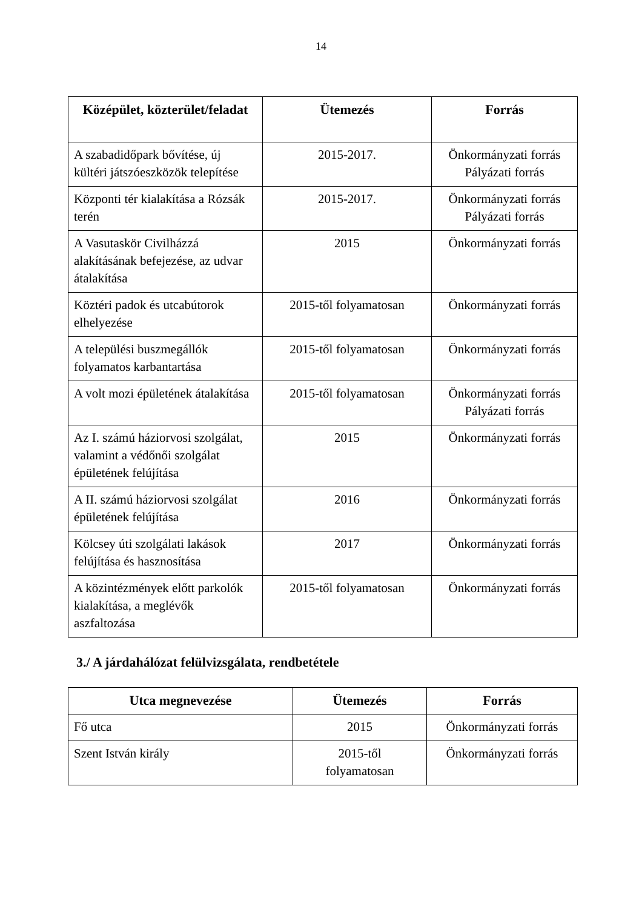14
| Középület, közterület/feladat | Ütemezés | Forrás |
| --- | --- | --- |
| A szabadidőpark bővítése, új kültéri játszóeszközök telepítése | 2015-2017. | Önkormányzati forrás Pályázati forrás |
| Központi tér kialakítása a Rózsák terén | 2015-2017. | Önkormányzati forrás Pályázati forrás |
| A Vasutaskör Civilházzá alakításának befejezése, az udvar átalakítása | 2015 | Önkormányzati forrás |
| Köztéri padok és utcabútorok elhelyezése | 2015-től folyamatosan | Önkormányzati forrás |
| A települési buszmegállók folyamatos karbantartása | 2015-től folyamatosan | Önkormányzati forrás |
| A volt mozi épületének átalakítása | 2015-től folyamatosan | Önkormányzati forrás Pályázati forrás |
| Az I. számú háziorvosi szolgálat, valamint a védőnői szolgálat épületének felújítása | 2015 | Önkormányzati forrás |
| A II. számú háziorvosi szolgálat épületének felújítása | 2016 | Önkormányzati forrás |
| Kölcsey úti szolgálati lakások felújítása és hasznosítása | 2017 | Önkormányzati forrás |
| A közintézmények előtt parkolók kialakítása, a meglévők aszfaltozása | 2015-től folyamatosan | Önkormányzati forrás |
3./ A járdahálózat felülvizsgálata, rendbetétele
| Utca megnevezése | Ütemezés | Forrás |
| --- | --- | --- |
| Fő utca | 2015 | Önkormányzati forrás |
| Szent István király | 2015-től folyamatosan | Önkormányzati forrás |